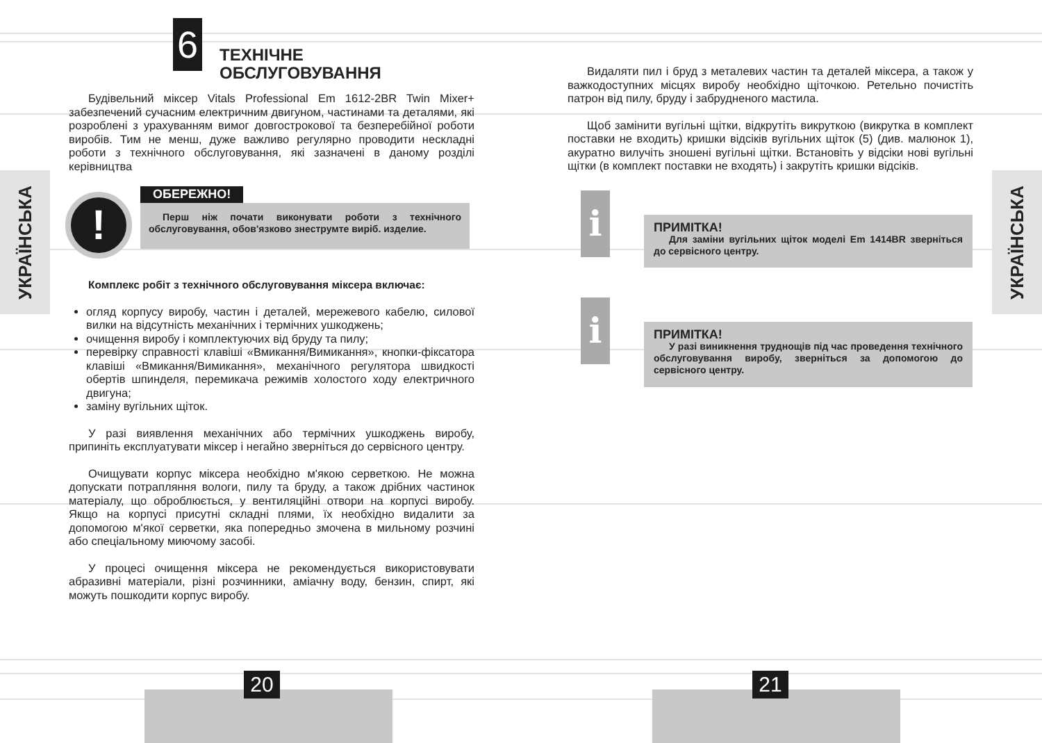УКРАЇНСЬКА
УКРАЇНСЬКА
6
ТЕХНІЧНЕ
ОБСЛУГОВУВАННЯ
Будівельний міксер Vitals Professional Em 1612-2BR Twin Mixer+ забезпечений сучасним електричним двигуном, частинами та деталями, які розроблені з урахуванням вимог довгострокової та безперебійної роботи виробів. Тим не менш, дуже важливо регулярно проводити нескладні роботи з технічного обслуговування, які зазначені в даному розділі керівництва
!
ОБЕРЕЖНО!
Перш ніж почати виконувати роботи з технічного обслуговування, обов'язково знеструмте виріб. изделие.
Комплекс робіт з технічного обслуговування міксера включає:
огляд корпусу виробу, частин і деталей, мережевого кабелю, силової вилки на відсутність механічних і термічних ушкоджень;
очищення виробу і комплектуючих від бруду та пилу;
перевірку справності клавіші «Вмикання/Вимикання», кнопки-фіксатора клавіші «Вмикання/Вимикання», механічного регулятора швидкості обертів шпинделя, перемикача режимів холостого ходу електричного двигуна;
заміну вугільних щіток.
У разі виявлення механічних або термічних ушкоджень виробу, припиніть експлуатувати міксер і негайно зверніться до сервісного центру.
Очищувати корпус міксера необхідно м'якою серветкою. Не можна допускати потрапляння вологи, пилу та бруду, а також дрібних частинок матеріалу, що оброблюється, у вентиляційні отвори на корпусі виробу. Якщо на корпусі присутні складні плями, їх необхідно видалити за допомогою м'якої серветки, яка попередньо змочена в мильному розчині або спеціальному миючому засобі.
У процесі очищення міксера не рекомендується використовувати абразивні матеріали, різні розчинники, аміачну воду, бензин, спирт, які можуть пошкодити корпус виробу.
Видаляти пил і бруд з металевих частин та деталей міксера, а також у важкодоступних місцях виробу необхідно щіточкою. Ретельно почистіть патрон від пилу, бруду і забрудненого мастила.
Щоб замінити вугільні щітки, відкрутіть викруткою (викрутка в комплект поставки не входить) кришки відсіків вугільних щіток (5) (див. малюнок 1), акуратно вилучіть зношені вугільні щітки. Встановіть у відсіки нові вугільні щітки (в комплект поставки не входять) і закрутіть кришки відсіків.
i
ПРИМІТКА!
Для заміни вугільних щіток моделі Em 1414BR зверніться до сервісного центру.
i
ПРИМІТКА!
У разі виникнення труднощів під час проведення технічного обслуговування виробу, зверніться за допомогою до сервісного центру.
20 21